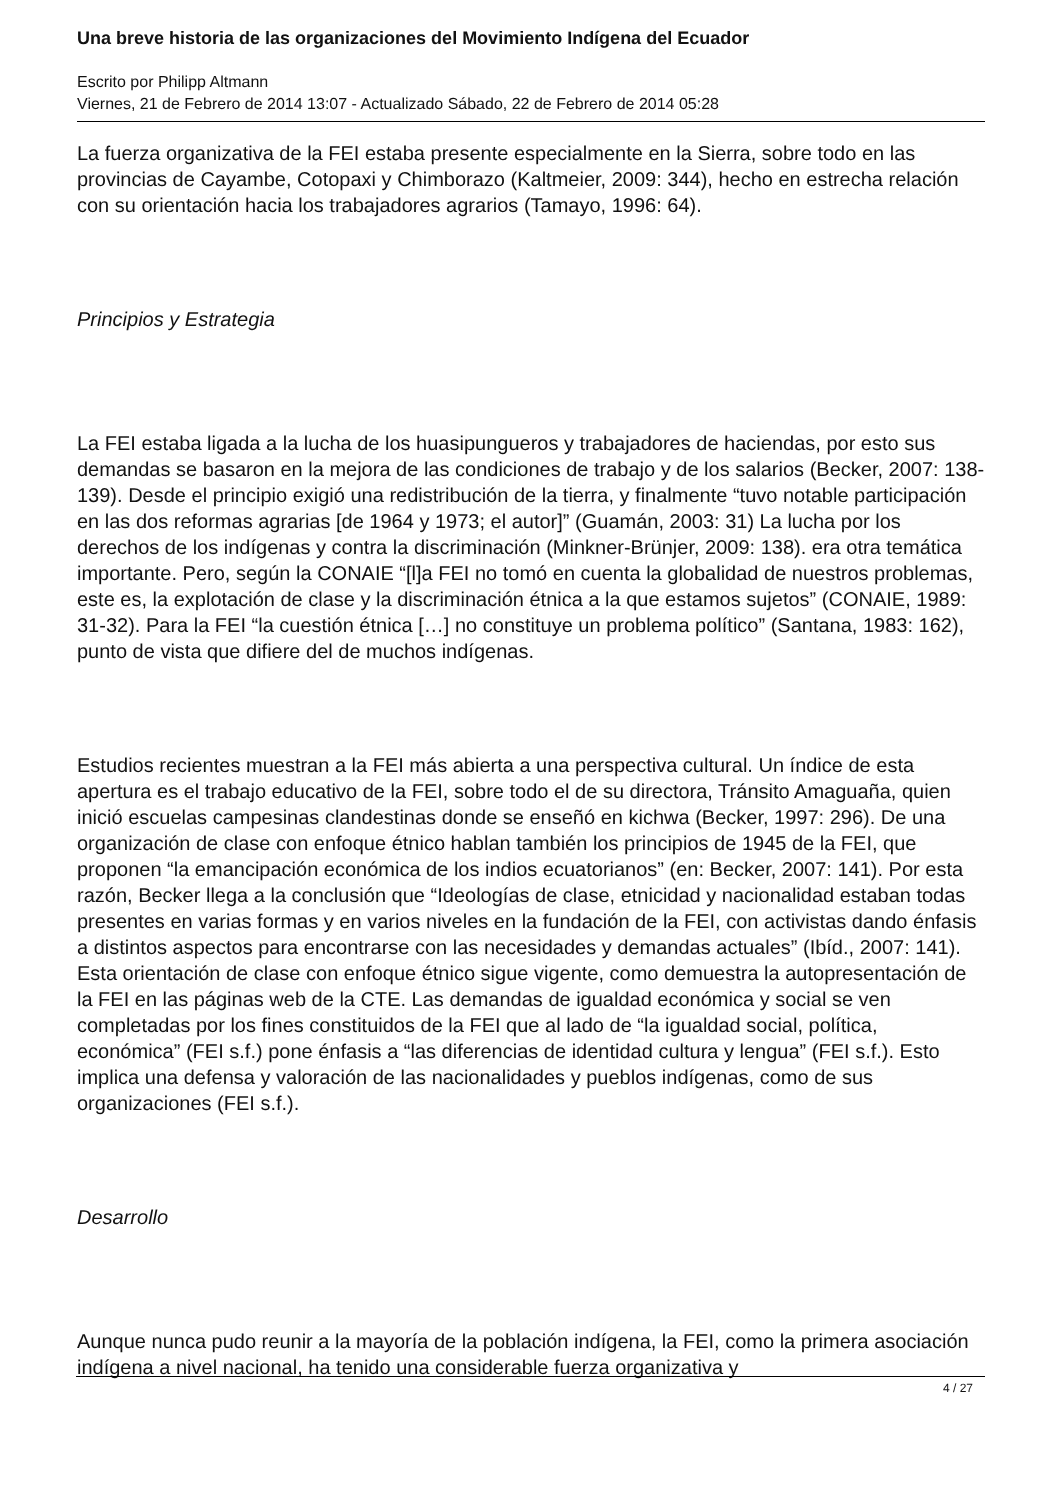Una breve historia de las organizaciones del Movimiento Indígena del Ecuador
Escrito por Philipp Altmann
Viernes, 21 de Febrero de 2014 13:07 - Actualizado Sábado, 22 de Febrero de 2014 05:28
La fuerza organizativa de la FEI estaba presente especialmente en la Sierra, sobre todo en las provincias de Cayambe, Cotopaxi y Chimborazo (Kaltmeier, 2009: 344), hecho en estrecha relación con su orientación hacia los trabajadores agrarios (Tamayo, 1996: 64).
Principios y Estrategia
La FEI estaba ligada a la lucha de los huasipungueros y trabajadores de haciendas, por esto sus demandas se basaron en la mejora de las condiciones de trabajo y de los salarios (Becker, 2007: 138-139). Desde el principio exigió una redistribución de la tierra, y finalmente “tuvo notable participación en las dos reformas agrarias [de 1964 y 1973; el autor]” (Guamán, 2003: 31) La lucha por los derechos de los indígenas y contra la discriminación (Minkner-Brünjer, 2009: 138). era otra temática importante. Pero, según la CONAIE “[l]a FEI no tomó en cuenta la globalidad de nuestros problemas, este es, la explotación de clase y la discriminación étnica a la que estamos sujetos” (CONAIE, 1989: 31-32). Para la FEI “la cuestión étnica […] no constituye un problema político” (Santana, 1983: 162), punto de vista que difiere del de muchos indígenas.
Estudios recientes muestran a la FEI más abierta a una perspectiva cultural. Un índice de esta apertura es el trabajo educativo de la FEI, sobre todo el de su directora, Tránsito Amaguaña, quien inició escuelas campesinas clandestinas donde se enseñó en kichwa (Becker, 1997: 296). De una organización de clase con enfoque étnico hablan también los principios de 1945 de la FEI, que proponen “la emancipación económica de los indios ecuatorianos” (en: Becker, 2007: 141). Por esta razón, Becker llega a la conclusión que “Ideologías de clase, etnicidad y nacionalidad estaban todas presentes en varias formas y en varios niveles en la fundación de la FEI, con activistas dando énfasis a distintos aspectos para encontrarse con las necesidades y demandas actuales” (Ibíd., 2007: 141). Esta orientación de clase con enfoque étnico sigue vigente, como demuestra la autopresentación de la FEI en las páginas web de la CTE. Las demandas de igualdad económica y social se ven completadas por los fines constituidos de la FEI que al lado de “la igualdad social, política, económica” (FEI s.f.) pone énfasis a “las diferencias de identidad cultura y lengua” (FEI s.f.). Esto implica una defensa y valoración de las nacionalidades y pueblos indígenas, como de sus organizaciones (FEI s.f.).
Desarrollo
Aunque nunca pudo reunir a la mayoría de la población indígena, la FEI, como la primera asociación indígena a nivel nacional, ha tenido una considerable fuerza organizativa y
4 / 27